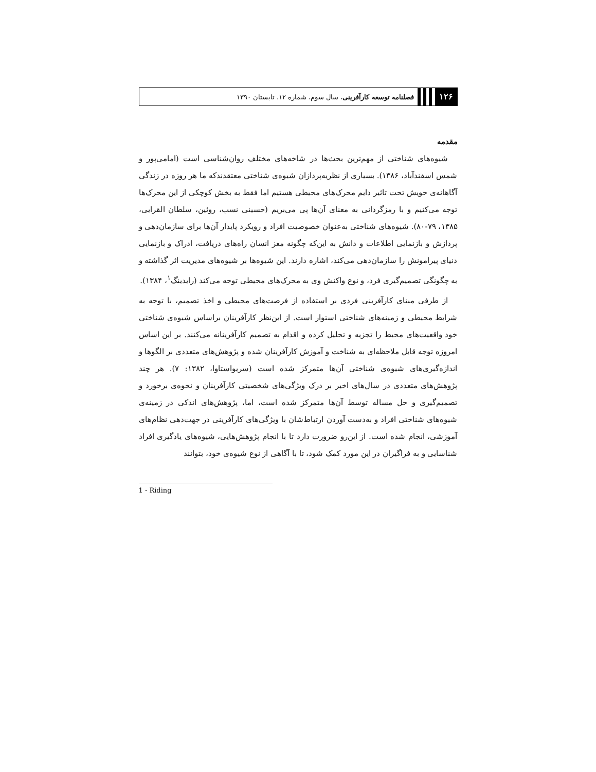۱۲۶ فصلنامه توسعه کارآفرینی، سال سوم، شماره ۱۲، تابستان ۱۳۹۰
مقدمه
شیوه‌های شناختی از مهم‌ترین بحث‌ها در شاخه‌های مختلف روان‌شناسی است (امامی‌پور و شمس اسفندآباد، ۱۳۸۶). بسیاری از نظریه‌پردازان شیوه‌ی شناختی معتقدندکه ما هر روزه در زندگی آگاهانه‌ی خویش تحت تاثیر دایم محرک‌های محیطی هستیم اما فقط به بخش کوچکی از این محرک‌ها توجه می‌کنیم و با رمزگردانی به معنای آن‌ها پی می‌بریم (حسینی نسب، روئین، سلطان القرایی، ۱۳۸۵، ۷۹-۸۰). شیوه‌های شناختی به‌عنوان خصوصیت افراد و رویکرد پایدار آن‌ها برای سازمان‌دهی و پردازش و بازنمایی اطلاعات و دانش به این‌که چگونه مغز انسان راه‌های دریافت، ادراک و بازنمایی دنیای پیرامونش را سازمان‌دهی می‌کند، اشاره دارند. این شیوه‌ها بر شیوه‌های مدیریت اثر گذاشته و به چگونگی تصمیم‌گیری فرد، و نوع واکنش وی به محرک‌های محیطی توجه می‌کند (رایدینگ<sup>۱</sup>، ۱۳۸۴).
از طرفی مبنای کارآفرینی فردی بر استفاده از فرصت‌های محیطی و اخذ تصمیم، با توجه به شرایط محیطی و زمینه‌های شناختی استوار است. از این‌نظر کارآفرینان براساس شیوه‌ی شناختی خود واقعیت‌های محیط را تجزیه و تحلیل کرده و اقدام به تصمیم کارآفرینانه می‌کنند. بر این اساس امروزه توجه قابل ملاحظه‌ای به شناخت و آموزش کارآفرینان شده و پژوهش‌های متعددی بر الگوها و اندازه‌گیری‌های شیوه‌ی شناختی آن‌ها متمرکز شده است (سریواستاوا، ۱۳۸۲: ۷). هر چند پژوهش‌های متعددی در سال‌های اخیر بر درک ویژگی‌های شخصیتی کارآفرینان و نحوه‌ی برخورد و تصمیم‌گیری و حل مساله توسط آن‌ها متمرکز شده است، اما، پژوهش‌های اندکی در زمینه‌ی شیوه‌های شناختی افراد و به‌دست آوردن ارتباط‌شان با ویژگی‌های کارآفرینی در جهت‌دهی نظام‌های آموزشی، انجام شده است. از این‌رو ضرورت دارد تا با انجام پژوهش‌هایی، شیوه‌های یادگیری افراد شناسایی و به فراگیران در این مورد کمک شود، تا با آگاهی از نوع شیوه‌ی خود، بتوانند
1 - Riding